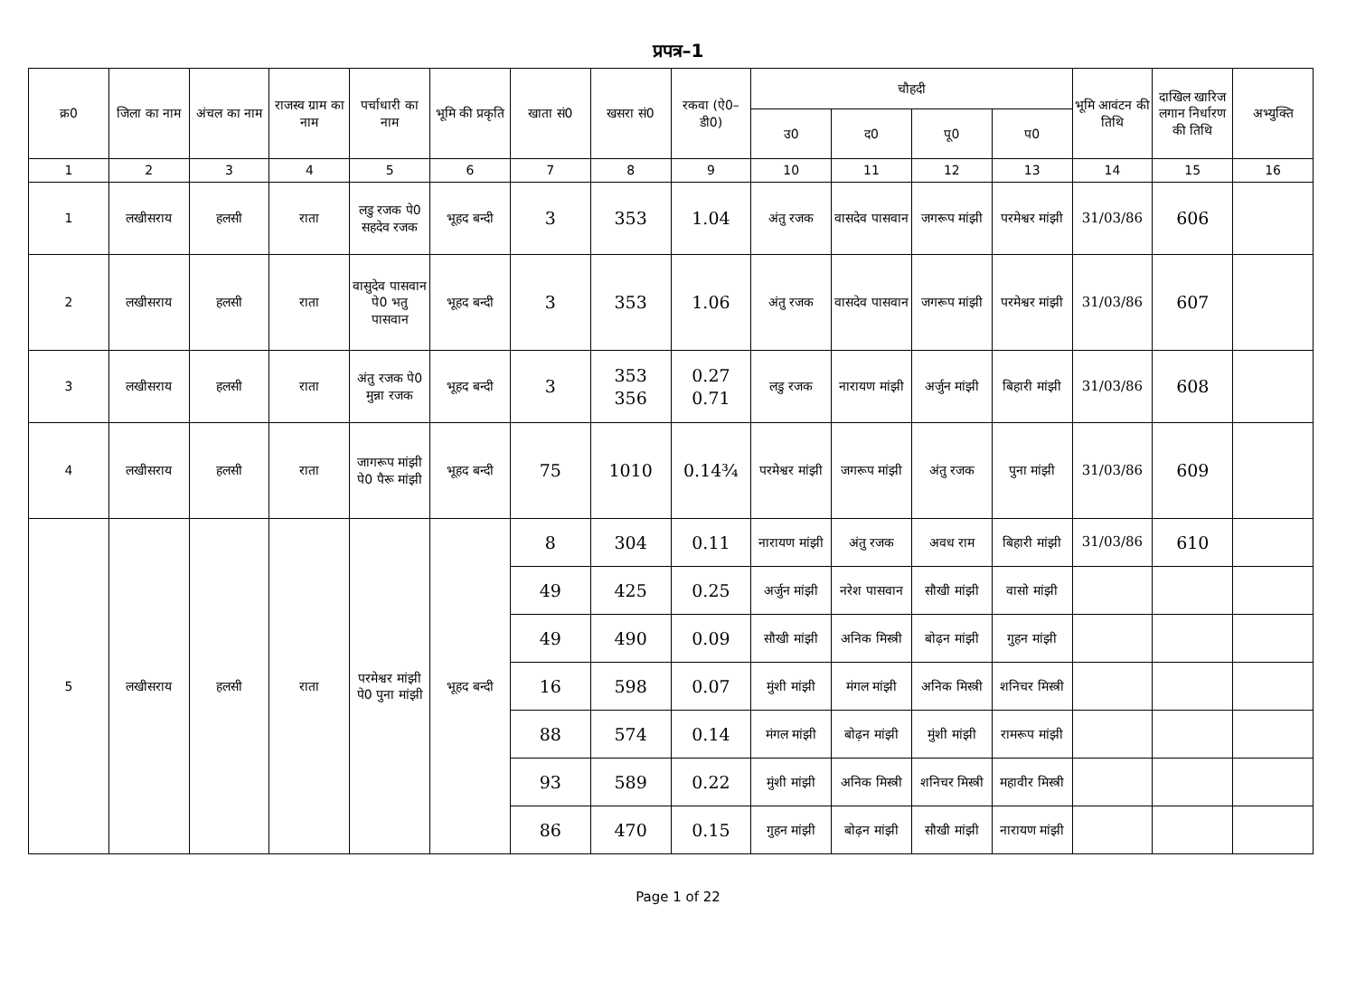प्रपत्र–1
| क्र0 | जिला का नाम | अंचल का नाम | राजस्व ग्राम का नाम | पर्चाधारी का नाम | भूमि की प्रकृति | खाता सं0 | खसरा सं0 | रकवा (ऐ0–डी0) | चौहदी | | | | भूमि आवंटन की तिथि | दाखिल खारिज लगान निर्धारण की तिथि | अभ्युक्ति |
| --- | --- | --- | --- | --- | --- | --- | --- | --- | --- | --- | --- | --- | --- | --- | --- |
| | | | | | | | | | उ0 | द0 | पू0 | प0 | | | |
| 1 | 2 | 3 | 4 | 5 | 6 | 7 | 8 | 9 | 10 | 11 | 12 | 13 | 14 | 15 | 16 |
| 1 | लखीसराय | हलसी | राता | लडु रजक पे0 सहदेव रजक | भूहद बन्दी | 3 | 353 | 1.04 | अंतु रजक | वासदेव पासवान | जगरूप मांझी | परमेश्वर मांझी | 31/03/86 | 606 | |
| 2 | लखीसराय | हलसी | राता | वासुदेव पासवान पे0 भतु पासवान | भूहद बन्दी | 3 | 353 | 1.06 | अंतु रजक | वासदेव पासवान | जगरूप मांझी | परमेश्वर मांझी | 31/03/86 | 607 | |
| 3 | लखीसराय | हलसी | राता | अंतु रजक पे0 मुन्ना रजक | भूहद बन्दी | 3 | 353 356 | 0.27 0.71 | लडु रजक | नारायण मांझी | अर्जुन मांझी | बिहारी मांझी | 31/03/86 | 608 | |
| 4 | लखीसराय | हलसी | राता | जागरूप मांझी पे0 पैरू मांझी | भूहद बन्दी | 75 | 1010 | 0.14¾ | परमेश्वर मांझी | जगरूप मांझी | अंतु रजक | पुना मांझी | 31/03/86 | 609 | |
| 5 | लखीसराय | हलसी | राता | परमेश्वर मांझी पे0 पुना मांझी | भूहद बन्दी | 8 | 304 | 0.11 | नारायण मांझी | अंतु रजक | अवध राम | बिहारी मांझी | 31/03/86 | 610 | |
| | | | | | | 49 | 425 | 0.25 | अर्जुन मांझी | नरेश पासवान | सौखी मांझी | वासो मांझी | | | |
| | | | | | | 49 | 490 | 0.09 | सौखी मांझी | अनिक मिस्त्री | बोढ़न मांझी | गुहन मांझी | | | |
| | | | | | | 16 | 598 | 0.07 | मुंशी मांझी | मंगल मांझी | अनिक मिस्त्री | शनिचर मिस्त्री | | | |
| | | | | | | 88 | 574 | 0.14 | मंगल मांझी | बोढ़न मांझी | मुंशी मांझी | रामरूप मांझी | | | |
| | | | | | | 93 | 589 | 0.22 | मुंशी मांझी | अनिक मिस्त्री | शनिचर मिस्त्री | महावीर मिस्त्री | | | |
| | | | | | | 86 | 470 | 0.15 | गुहन मांझी | बोढ़न मांझी | सौखी मांझी | नारायण मांझी | | | |
Page 1 of 22